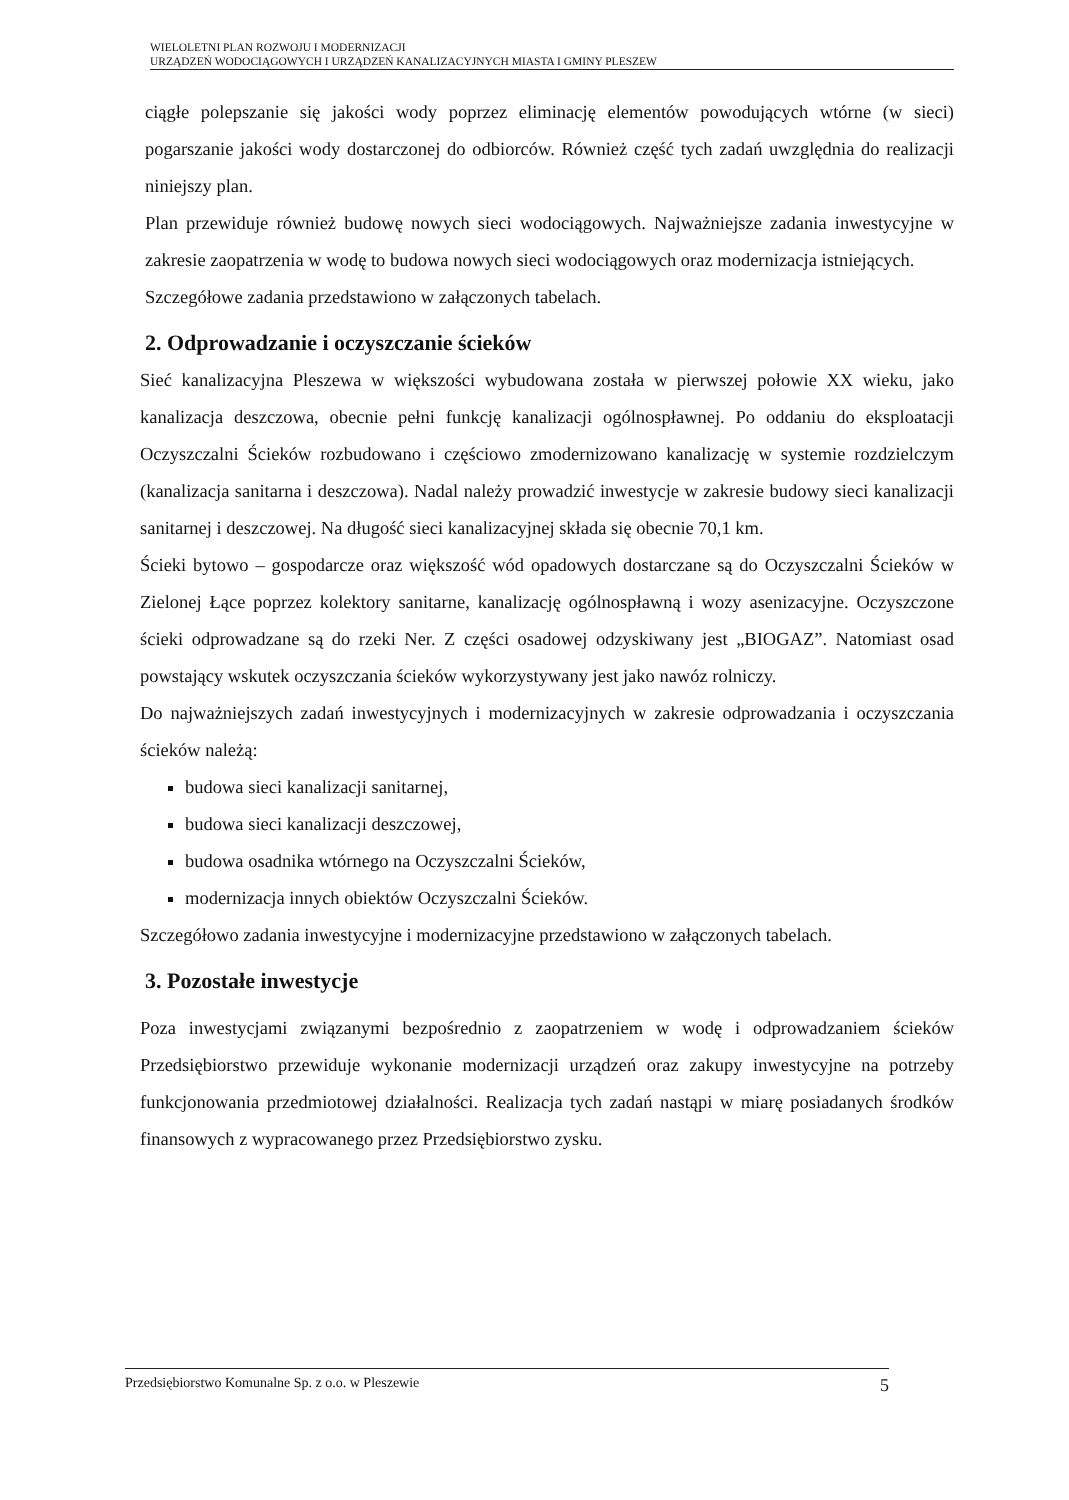WIELOLETNI PLAN ROZWOJU I MODERNIZACJI
URZĄDZEŃ WODOCIĄGOWYCH I URZĄDZEŃ KANALIZACYJNYCH MIASTA I GMINY PLESZEW
ciągłe polepszanie się jakości wody poprzez eliminację elementów powodujących wtórne (w sieci) pogarszanie jakości wody dostarczonej do odbiorców. Również część tych zadań uwzględnia do realizacji niniejszy plan.
Plan przewiduje również budowę nowych sieci wodociągowych. Najważniejsze zadania inwestycyjne w zakresie zaopatrzenia w wodę to budowa nowych sieci wodociągowych oraz modernizacja istniejących.
Szczegółowe zadania przedstawiono w załączonych tabelach.
2. Odprowadzanie i oczyszczanie ścieków
Sieć kanalizacyjna Pleszewa w większości wybudowana została w pierwszej połowie XX wieku, jako kanalizacja deszczowa, obecnie pełni funkcję kanalizacji ogólnospławnej. Po oddaniu do eksploatacji Oczyszczalni Ścieków rozbudowano i częściowo zmodernizowano kanalizację w systemie rozdzielczym (kanalizacja sanitarna i deszczowa). Nadal należy prowadzić inwestycje w zakresie budowy sieci kanalizacji sanitarnej i deszczowej. Na długość sieci kanalizacyjnej składa się obecnie 70,1 km.
Ścieki bytowo – gospodarcze oraz większość wód opadowych dostarczane są do Oczyszczalni Ścieków w Zielonej Łące poprzez kolektory sanitarne, kanalizację ogólnospławną i wozy asenizacyjne. Oczyszczone ścieki odprowadzane są do rzeki Ner. Z części osadowej odzyskiwany jest „BIOGAZ”. Natomiast osad powstający wskutek oczyszczania ścieków wykorzystywany jest jako nawóz rolniczy.
Do najważniejszych zadań inwestycyjnych i modernizacyjnych w zakresie odprowadzania i oczyszczania ścieków należą:
budowa sieci kanalizacji sanitarnej,
budowa sieci kanalizacji deszczowej,
budowa osadnika wtórnego na Oczyszczalni Ścieków,
modernizacja innych obiektów Oczyszczalni Ścieków.
Szczegółowo zadania inwestycyjne i modernizacyjne przedstawiono w załączonych tabelach.
3. Pozostałe inwestycje
Poza inwestycjami związanymi bezpośrednio z zaopatrzeniem w wodę i odprowadzaniem ścieków Przedsiębiorstwo przewiduje wykonanie modernizacji urządzeń oraz zakupy inwestycyjne na potrzeby funkcjonowania przedmiotowej działalności. Realizacja tych zadań nastąpi w miarę posiadanych środków finansowych z wypracowanego przez Przedsiębiorstwo zysku.
Przedsiębiorstwo Komunalne Sp. z o.o. w Pleszewie 5